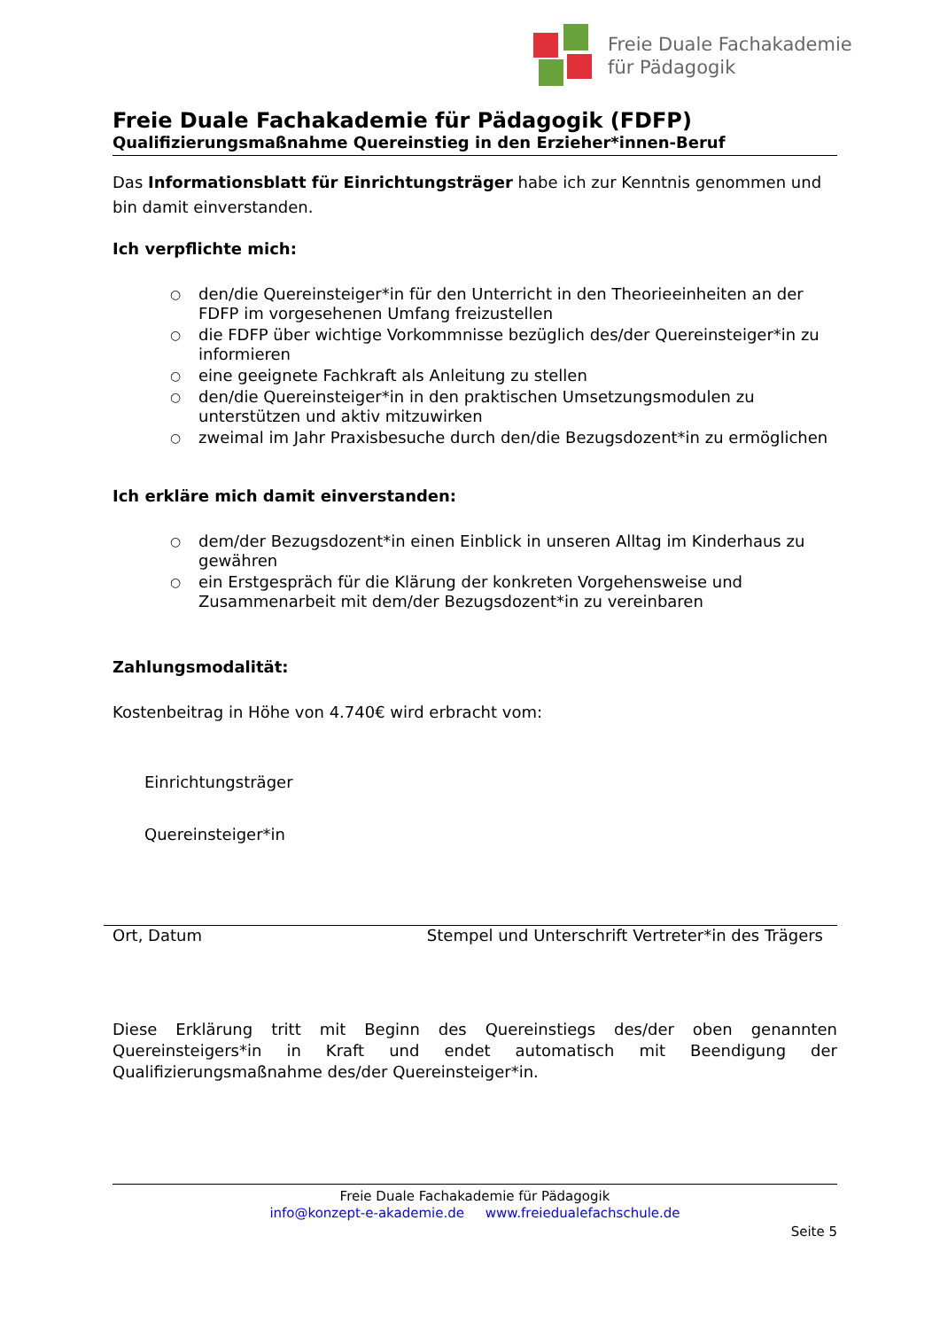Freie Duale Fachakademie
für Pädagogik
Freie Duale Fachakademie für Pädagogik (FDFP)
Qualifizierungsmaßnahme Quereinstieg in den Erzieher*innen-Beruf
Das Informationsblatt für Einrichtungsträger habe ich zur Kenntnis genommen und bin damit einverstanden.
Ich verpflichte mich:
○ den/die Quereinsteiger*in für den Unterricht in den Theorieeinheiten an der FDFP im vorgesehenen Umfang freizustellen
○ die FDFP über wichtige Vorkommnisse bezüglich des/der Quereinsteiger*in zu informieren
○ eine geeignete Fachkraft als Anleitung zu stellen
○ den/die Quereinsteiger*in in den praktischen Umsetzungsmodulen zu unterstützen und aktiv mitzuwirken
○ zweimal im Jahr Praxisbesuche durch den/die Bezugsdozent*in zu ermöglichen
Ich erkläre mich damit einverstanden:
○ dem/der Bezugsdozent*in einen Einblick in unseren Alltag im Kinderhaus zu gewähren
○ ein Erstgespräch für die Klärung der konkreten Vorgehensweise und Zusammenarbeit mit dem/der Bezugsdozent*in zu vereinbaren
Zahlungsmodalität:
Kostenbeitrag in Höhe von 4.740€ wird erbracht vom:
Einrichtungsträger
Quereinsteiger*in
Ort, Datum Stempel und Unterschrift Vertreter*in des Trägers
Diese Erklärung tritt mit Beginn des Quereinstiegs des/der oben genannten Quereinsteigers*in in Kraft und endet automatisch mit Beendigung der Qualifizierungsmaßnahme des/der Quereinsteiger*in.
Freie Duale Fachakademie für Pädagogik
info@konzept-e-akademie.de www.freiedualefachschule.de
Seite 5